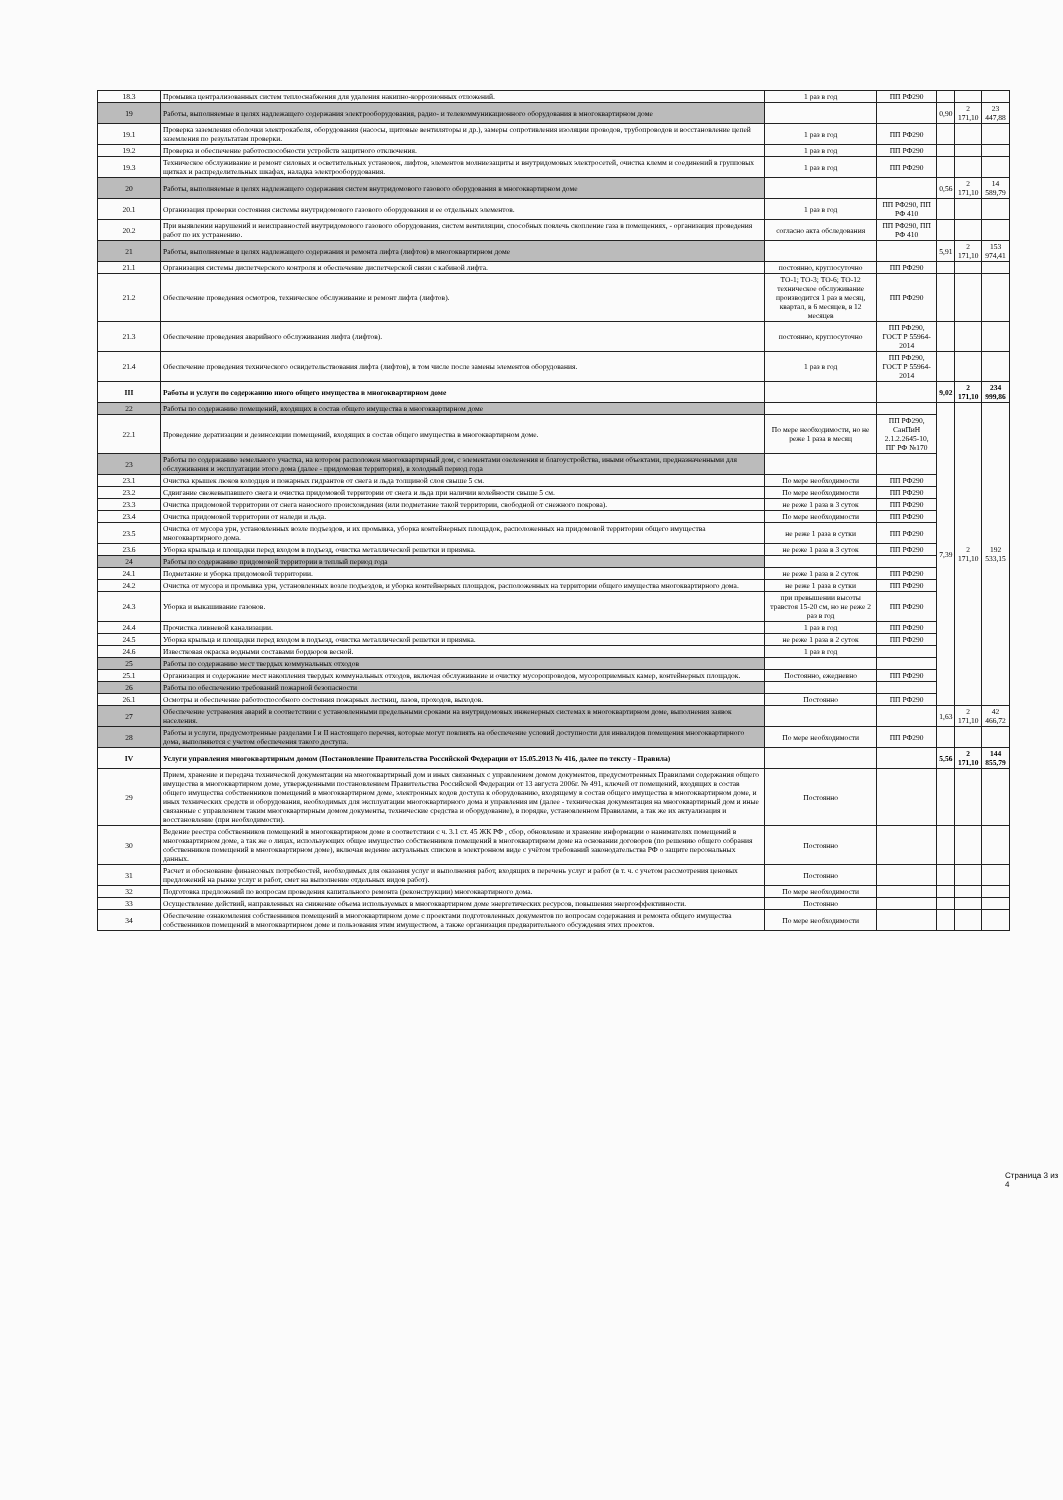| 18.3 | Промывка централизованных систем теплоснабжения для удаления накипно-коррозионных отложений. | 1 раз в год | ПП РФ290 | | | |
| 19 | Работы, выполняемые в целях надлежащего содержания электрооборудования, радио- и телекоммуникационного оборудования в многоквартирном доме | | | 0,90 | 2 171,10 | 23 447,88 |
| 19.1 | Проверка заземления оболочки электрокабеля, оборудования (насосы, щитовые вентиляторы и др.), замеры сопротивления изоляции проводов, трубопроводов и восстановление цепей заземления по результатам проверки. | 1 раз в год | ПП РФ290 | | | |
| 19.2 | Проверка и обеспечение работоспособности устройств защитного отключения. | 1 раз в год | ПП РФ290 | | | |
| 19.3 | Техническое обслуживание и ремонт силовых и осветительных установок, лифтов, элементов молниезащиты и внутридомовых электросетей, очистка клемм и соединений в групповых щитках и распределительных шкафах, наладка электрооборудования. | 1 раз в год | ПП РФ290 | | | |
| 20 | Работы, выполняемые в целях надлежащего содержания систем внутридомового газового оборудования в многоквартирном доме | | | 0,56 | 2 171,10 | 14 589,79 |
| 20.1 | Организация проверки состояния системы внутридомового газового оборудования и ее отдельных элементов. | 1 раз в год | ПП РФ290, ПП РФ 410 | | | |
| 20.2 | При выявлении нарушений и неисправностей внутридомового газового оборудования, систем вентиляции, способных повлечь скопление газа в помещениях, - организация проведения работ по их устранению. | согласно акта обследования | ПП РФ290, ПП РФ 410 | | | |
| 21 | Работы, выполняемые в целях надлежащего содержания и ремонта лифта (лифтов) в многоквартирном доме | | | 5,91 | 2 171,10 | 153 974,41 |
| 21.1 | Организация системы диспетчерского контроля и обеспечение диспетчерской связи с кабиной лифта. | постоянно, круглосуточно | ПП РФ290 | | | |
| 21.2 | Обеспечение проведения осмотров, техническое обслуживание и ремонт лифта (лифтов). | ТО-1; ТО-3; ТО-6; ТО-12 техническое обслуживание производится 1 раз в месяц, квартал, в 6 месяцев, в 12 месяцев | ПП РФ290 | | | |
| 21.3 | Обеспечение проведения аварийного обслуживания лифта (лифтов). | постоянно, круглосуточно | ПП РФ290, ГОСТ Р 55964-2014 | | | |
| 21.4 | Обеспечение проведения технического освидетельствования лифта (лифтов), в том числе после замены элементов оборудования. | 1 раз в год | ПП РФ290, ГОСТ Р 55964-2014 | | | |
| III | Работы и услуги по содержанию иного общего имущества в многоквартирном доме | | | 9,02 | 2 171,10 | 234 999,86 |
| 22 | Работы по содержанию помещений, входящих в состав общего имущества в многоквартирном доме | | | 7,39 | 2 171,10 | 192 533,15 |
| 22.1 | Проведение дератизации и дезинсекции помещений, входящих в состав общего имущества в многоквартирном доме. | По мере необходимости, но не реже 1 раза в месяц | ПП РФ290, СанПиН 2.1.2.2645-10, ПГ РФ №170 | | | |
| 23 | Работы по содержанию земельного участка, на котором расположен многоквартирный дом, с элементами озеленения и благоустройства, иными объектами, предназначенными для обслуживания и эксплуатации этого дома (далее - придомовая территория), в холодный период года | | | | | |
| 23.1 | Очистка крышек люков колодцев и пожарных гидрантов от снега и льда толщиной слоя свыше 5 см. | По мере необходимости | ПП РФ290 | | | |
| 23.2 | Сдвигание свежевыпавшего снега и очистка придомовой территории от снега и льда при наличии колейности свыше 5 см. | По мере необходимости | ПП РФ290 | | | |
| 23.3 | Очистка придомовой территории от снега наносного происхождения (или подметание такой территории, свободной от снежного покрова). | не реже 1 раза в 3 суток | ПП РФ290 | | | |
| 23.4 | Очистка придомовой территории от наледи и льда. | По мере необходимости | ПП РФ290 | | | |
| 23.5 | Очистка от мусора урн, установленных возле подъездов, и их промывка, уборка контейнерных площадок, расположенных на придомовой территории общего имущества многоквартирного дома. | не реже 1 раза в сутки | ПП РФ290 | | | |
| 23.6 | Уборка крыльца и площадки перед входом в подъезд, очистка металлической решетки и приямка. | не реже 1 раза в 3 суток | ПП РФ290 | | | |
| 24 | Работы по содержанию придомовой территории в теплый период года | | | | | |
| 24.1 | Подметание и уборка придомовой территории. | не реже 1 раза в 2 суток | ПП РФ290 | | | |
| 24.2 | Очистка от мусора и промывка урн, установленных возле подъездов, и уборка контейнерных площадок, расположенных на территории общего имущества многоквартирного дома. | не реже 1 раза в сутки | ПП РФ290 | | | |
| 24.3 | Уборка и выкашивание газонов. | при превышении высоты травстоя 15-20 см, но не реже 2 раз в год | ПП РФ290 | | | |
| 24.4 | Прочистка ливневой канализации. | 1 раз в год | ПП РФ290 | | | |
| 24.5 | Уборка крыльца и площадки перед входом в подъезд, очистка металлической решетки и приямка. | не реже 1 раза в 2 суток | ПП РФ290 | | | |
| 24.6 | Известковая окраска водными составами бордюров весной. | 1 раз в год | | | | |
| 25 | Работы по содержанию мест твердых коммунальных отходов | | | | | |
| 25.1 | Организация и содержание мест накопления твердых коммунальных отходов, включая обслуживание и очистку мусоропроводов, мусороприемных камер, контейнерных площадок. | Постоянно, ежедневно | ПП РФ290 | | | |
| 26 | Работы по обеспечению требований пожарной безопасности | | | | | |
| 26.1 | Осмотры и обеспечение работоспособного состояния пожарных лестниц, лазов, проходов, выходов. | Постоянно | ПП РФ290 | | | |
| 27 | Обеспечение устранения аварий в соответствии с установленными предельными сроками на внутридомовых инженерных системах в многоквартирном доме, выполнения заявок населения. | | | 1,63 | 2 171,10 | 42 466,72 |
| 28 | Работы и услуги, предусмотренные разделами I и II настоящего перечня, которые могут повлиять на обеспечение условий доступности для инвалидов помещения многоквартирного дома, выполняются с учетом обеспечения такого доступа. | По мере необходимости | ПП РФ290 | | | |
| IV | Услуги управления многоквартирным домом (Постановление Правительства Российской Федерации от 15.05.2013 № 416, далее по тексту - Правила) | | | 5,56 | 2 171,10 | 144 855,79 |
| 29 | Прием, хранение и передача технической документации на многоквартирный дом и иных связанных с управлением домом документов, предусмотренных Правилами содержания общего имущества в многоквартирном доме, утвержденными постановлением Правительства Российской Федерации от 13 августа 2006г. № 491, ключей от помещений, входящих в состав общего имущества собственников помещений в многоквартирном доме, электронных кодов доступа к оборудованию, входящему в состав общего имущества в многоквартирном доме, и иных технических средств и оборудования, необходимых для эксплуатации многоквартирного дома и управления им (далее - техническая документация на многоквартирный дом и иные связанные с управлением таким многоквартирным домом документы, технические средства и оборудование), в порядке, установленном Правилами, а так же их актуализация и восстановление (при необходимости). | Постоянно | | | | |
| 30 | Ведение реестра собственников помещений в многоквартирном доме в соответствии с ч. 3.1 ст. 45 ЖК РФ , сбор, обновление и хранение информации о нанимателях помещений в многоквартирном доме, а так же о лицах, использующих общее имущество собственников помещений в многоквартирном доме на основании договоров (по решению общего собрания собственников помещений в многоквартирном доме), включая ведение актуальных списков в электронном виде с учётом требований законодательства РФ о защите персональных данных. | Постоянно | | | | |
| 31 | Расчет и обоснование финансовых потребностей, необходимых для оказания услуг и выполнения работ, входящих в перечень услуг и работ (в т. ч. с учетом рассмотрения ценовых предложений на рынке услуг и работ, смет на выполнение отдельных видов работ). | Постоянно | | | | |
| 32 | Подготовка предложений по вопросам проведения капитального ремонта (реконструкции) многоквартирного дома. | По мере необходимости | | | | |
| 33 | Осуществление действий, направленных на снижение объема используемых в многоквартирном доме энергетических ресурсов, повышения энергоэффективности. | Постоянно | | | | |
| 34 | Обеспечение ознакомления собственников помещений в многоквартирном доме с проектами подготовленных документов по вопросам содержания и ремонта общего имущества собственников помещений в многоквартирном доме и пользования этим имуществом, а также организация предварительного обсуждения этих проектов. | По мере необходимости | | | | |
Страница 3 из 4